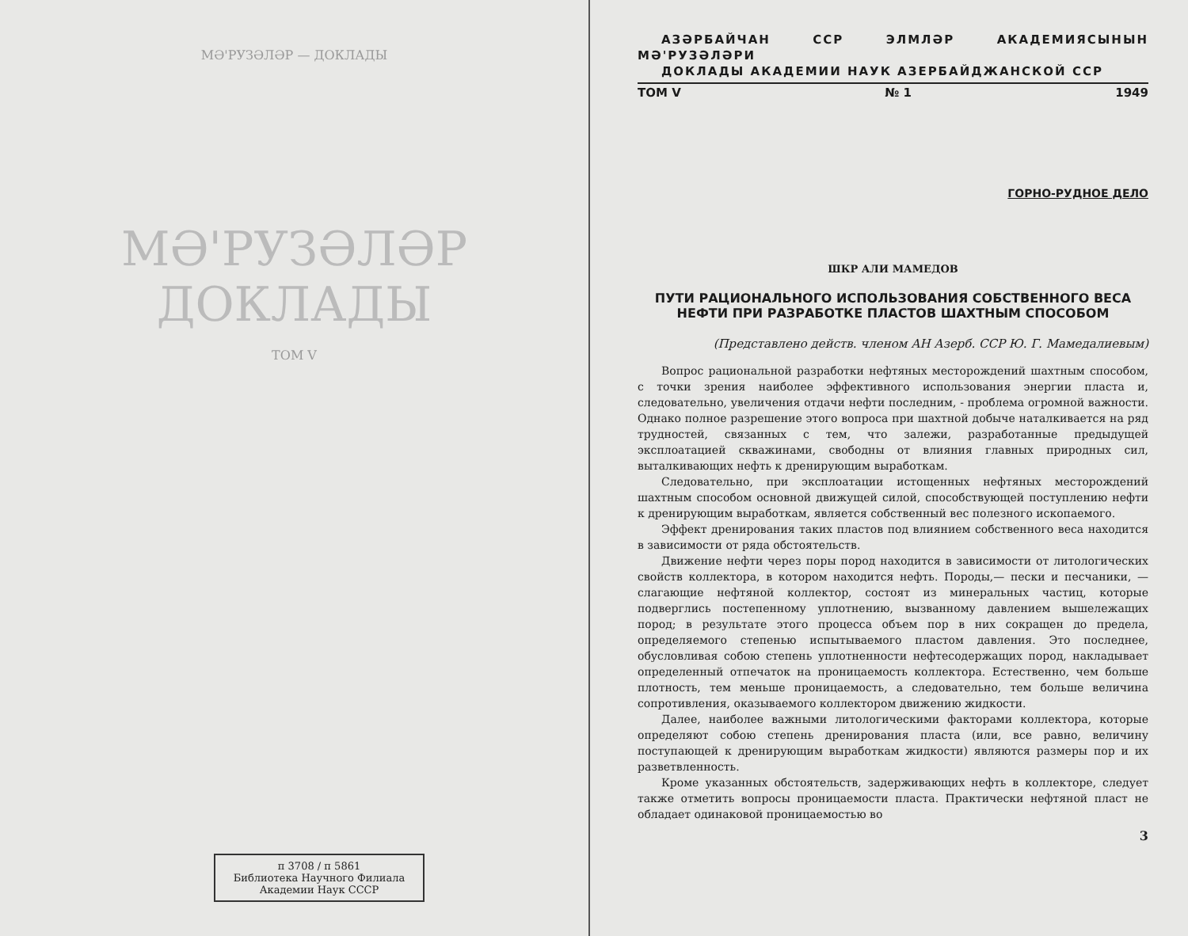МӘ'РУЗӘЛӘР — ДОКЛАДЫ
МӘ'РУЗӘЛӘР ДОКЛАДЫ
ТОМ V
п 3708 / п 5861
Библиотека Научного Филиала
Академии Наук СССР
АЗӘРБАЙЧАН ССР ЭЛМЛӘР АКАДЕМИЯСЫНЫН МӘ'РУЗӘЛӘРИ
ДОКЛАДЫ АКАДЕМИИ НАУК АЗЕРБАЙДЖАНСКОЙ ССР
ТОМ V № 1 1949
ГОРНО-РУДНОЕ ДЕЛО
ШКР АЛИ МАМЕДОВ
ПУТИ РАЦИОНАЛЬНОГО ИСПОЛЬЗОВАНИЯ СОБСТВЕННОГО ВЕСА НЕФТИ ПРИ РАЗРАБОТКЕ ПЛАСТОВ ШАХТНЫМ СПОСОБОМ
(Представлено действ. членом АН Азерб. ССР Ю. Г. Мамедалиевым)
Вопрос рациональной разработки нефтяных месторождений шахтным способом, с точки зрения наиболее эффективного использования энергии пласта и, следовательно, увеличения отдачи нефти последним, - проблема огромной важности. Однако полное разрешение этого вопроса при шахтной добыче наталкивается на ряд трудностей, связанных с тем, что залежи, разработанные предыдущей эксплоатацией скважинами, свободны от влияния главных природных сил, выталкивающих нефть к дренирующим выработкам.
Следовательно, при эксплоатации истощенных нефтяных месторождений шахтным способом основной движущей силой, способствующей поступлению нефти к дренирующим выработкам, является собственный вес полезного ископаемого.
Эффект дренирования таких пластов под влиянием собственного веса находится в зависимости от ряда обстоятельств.
Движение нефти через поры пород находится в зависимости от литологических свойств коллектора, в котором находится нефть. Породы,— пески и песчаники, — слагающие нефтяной коллектор, состоят из минеральных частиц, которые подверглись постепенному уплотнению, вызванному давлением вышележащих пород; в результате этого процесса объем пор в них сокращен до предела, определяемого степенью испытываемого пластом давления. Это последнее, обусловливая собою степень уплотненности нефтесодержащих пород, накладывает определенный отпечаток на проницаемость коллектора. Естественно, чем больше плотность, тем меньше проницаемость, а следовательно, тем больше величина сопротивления, оказываемого коллектором движению жидкости.
Далее, наиболее важными литологическими факторами коллектора, которые определяют собою степень дренирования пласта (или, все равно, величину поступающей к дренирующим выработкам жидкости) являются размеры пор и их разветвленность.
Кроме указанных обстоятельств, задерживающих нефть в коллекторе, следует также отметить вопросы проницаемости пласта. Практически нефтяной пласт не обладает одинаковой проницаемостью во
3